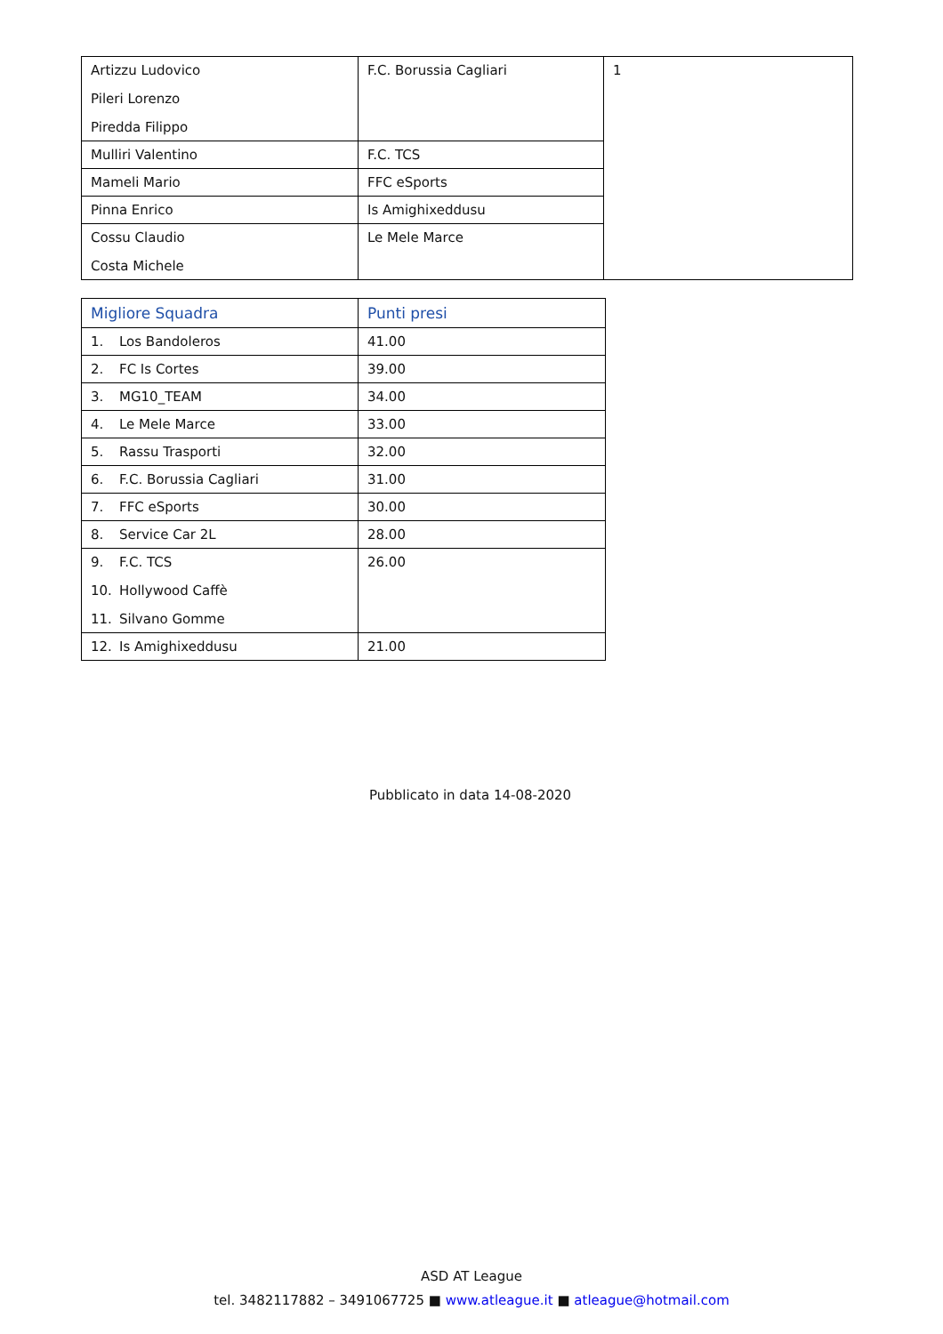| Artizzu Ludovico Pileri Lorenzo Piredda Filippo | F.C. Borussia Cagliari | 1 |
| Mulliri Valentino | F.C. TCS | |
| Mameli Mario | FFC eSports | |
| Pinna Enrico | Is Amighixeddusu | |
| Cossu Claudio Costa Michele | Le Mele Marce | |
| Migliore Squadra | Punti presi |
| --- | --- |
| 1. Los Bandoleros | 41.00 |
| 2. FC Is Cortes | 39.00 |
| 3. MG10_TEAM | 34.00 |
| 4. Le Mele Marce | 33.00 |
| 5. Rassu Trasporti | 32.00 |
| 6. F.C. Borussia Cagliari | 31.00 |
| 7. FFC eSports | 30.00 |
| 8. Service Car 2L | 28.00 |
| 9. F.C. TCS 10. Hollywood Caffè 11. Silvano Gomme | 26.00 |
| 12. Is Amighixeddusu | 21.00 |
Pubblicato in data 14-08-2020
ASD AT League
tel. 3482117882 – 3491067725 ■ www.atleague.it ■ atleague@hotmail.com